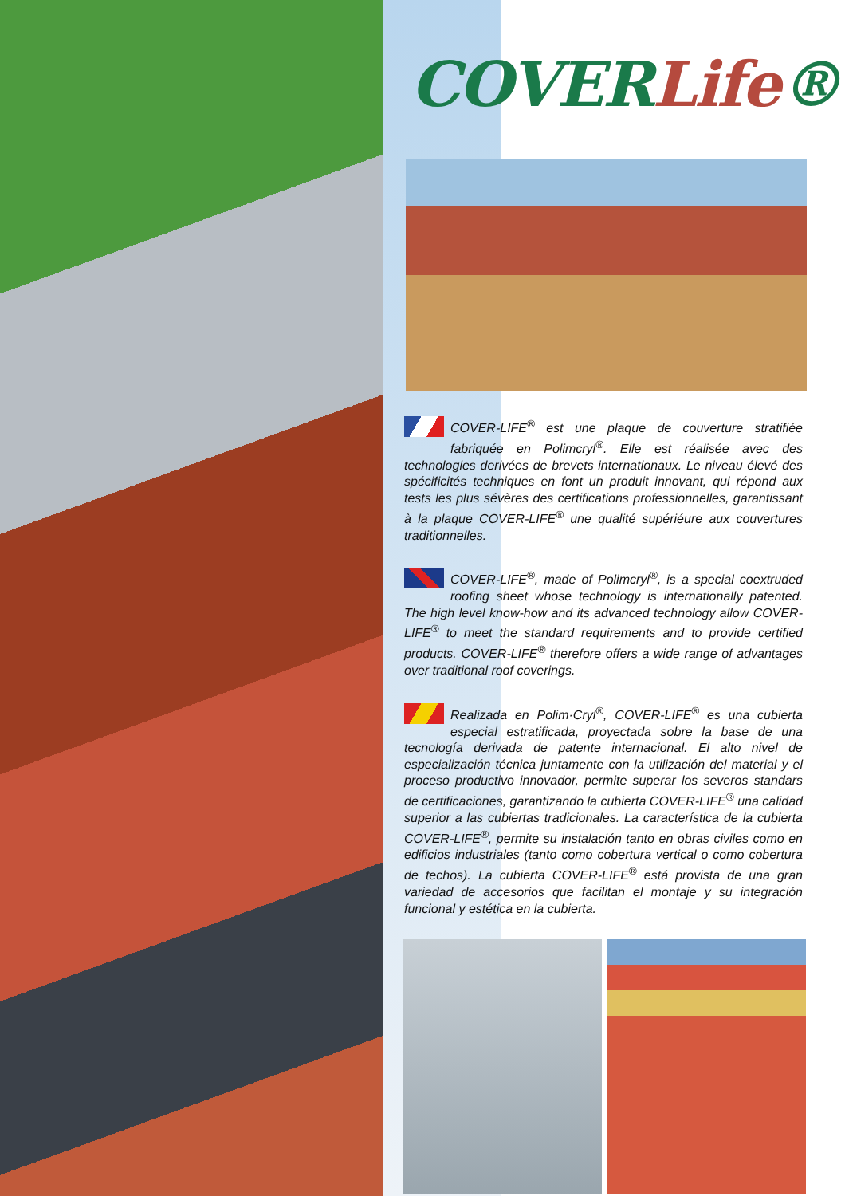COVERLife®
COVER-LIFE<sup>®</sup> est une plaque de couverture stratifiée fabriquée en Polimcryl<sup>®</sup>. Elle est réalisée avec des technologies derivées de brevets internationaux. Le niveau élevé des spécificités techniques en font un produit innovant, qui répond aux tests les plus sévères des certifications professionnelles, garantissant à la plaque COVER-LIFE<sup>®</sup> une qualité supériéure aux couvertures traditionnelles.
COVER-LIFE<sup>®</sup>, made of Polimcryl<sup>®</sup>, is a special coextruded roofing sheet whose technology is internationally patented. The high level know-how and its advanced technology allow COVER-LIFE<sup>®</sup> to meet the standard requirements and to provide certified products. COVER-LIFE<sup>®</sup> therefore offers a wide range of advantages over traditional roof coverings.
Realizada en Polim·Cryl<sup>®</sup>, COVER-LIFE<sup>®</sup> es una cubierta especial estratificada, proyectada sobre la base de una tecnología derivada de patente internacional. El alto nivel de especialización técnica juntamente con la utilización del material y el proceso productivo innovador, permite superar los severos standars de certificaciones, garantizando la cubierta COVER-LIFE<sup>®</sup> una calidad superior a las cubiertas tradicionales. La característica de la cubierta COVER-LIFE<sup>®</sup>, permite su instalación tanto en obras civiles como en edificios industriales (tanto como cobertura vertical o como cobertura de techos). La cubierta COVER-LIFE<sup>®</sup> está provista de una gran variedad de accesorios que facilitan el montaje y su integración funcional y estética en la cubierta.